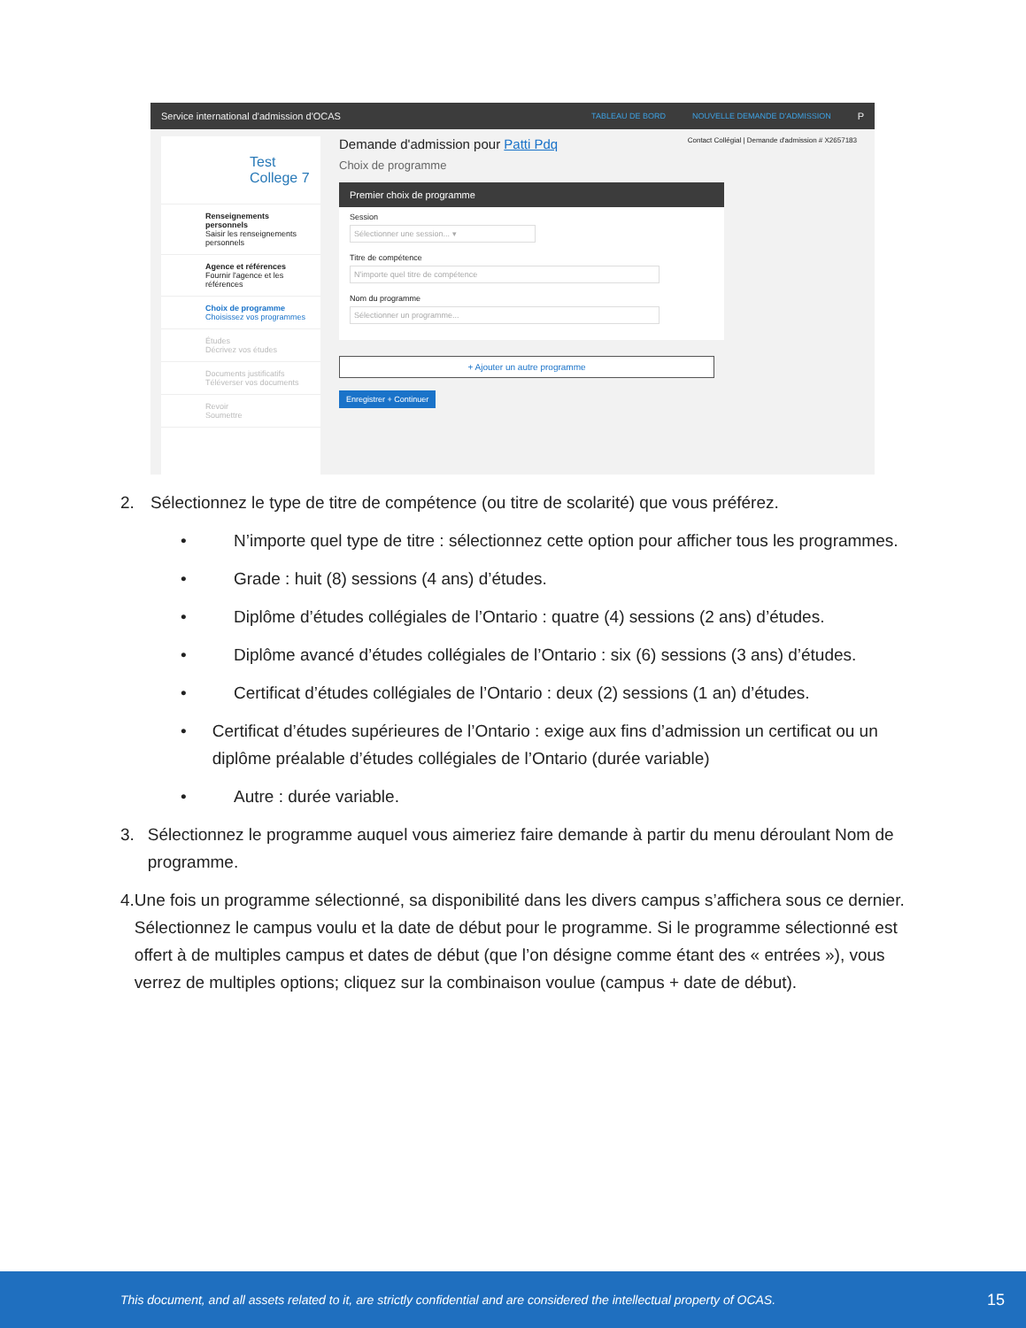Service international d'admission d'OCAS TABLEAU DE BORD NOUVELLE DEMANDE D'ADMISSION P
Test College 7
Renseignements personnels
Saisir les renseignements personnels
Agence et références
Fournir l'agence et les références
Choix de programme
Choisissez vos programmes
Études
Décrivez vos études
Documents justificatifs
Téléverser vos documents
Revoir
Soumettre
Demande d'admission pour Patti Pdq Contact Collégial | Demande d'admission # X2657183
Choix de programme
Premier choix de programme
Session
Sélectionner une session... ▾
Titre de compétence
N'importe quel titre de compétence
Nom du programme
Sélectionner un programme...
+ Ajouter un autre programme
Enregistrer + Continuer
2. Sélectionnez le type de titre de compétence (ou titre de scolarité) que vous préférez.
• N’importe quel type de titre : sélectionnez cette option pour afficher tous les programmes.
• Grade : huit (8) sessions (4 ans) d’études.
• Diplôme d’études collégiales de l’Ontario : quatre (4) sessions (2 ans) d’études.
• Diplôme avancé d’études collégiales de l’Ontario : six (6) sessions (3 ans) d’études.
• Certificat d’études collégiales de l’Ontario : deux (2) sessions (1 an) d’études.
• Certificat d’études supérieures de l’Ontario : exige aux fins d’admission un certificat ou un diplôme préalable d’études collégiales de l’Ontario (durée variable)
• Autre : durée variable.
3. Sélectionnez le programme auquel vous aimeriez faire demande à partir du menu déroulant Nom de programme.
4. Une fois un programme sélectionné, sa disponibilité dans les divers campus s’affichera sous ce dernier. Sélectionnez le campus voulu et la date de début pour le programme. Si le programme sélectionné est offert à de multiples campus et dates de début (que l’on désigne comme étant des « entrées »), vous verrez de multiples options; cliquez sur la combinaison voulue (campus + date de début).
This document, and all assets related to it, are strictly confidential and are considered the intellectual property of OCAS. 15